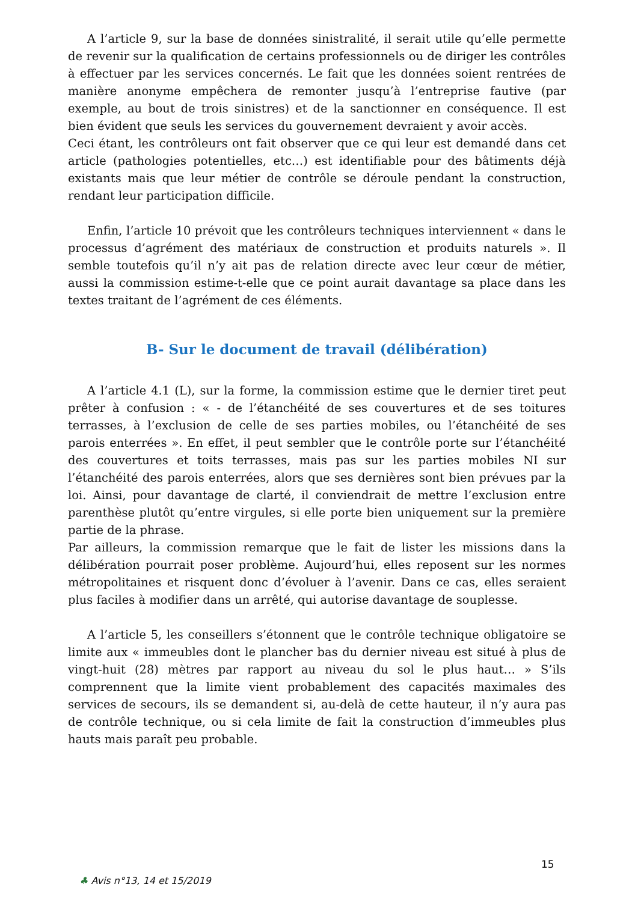A l’article 9, sur la base de données sinistralité, il serait utile qu’elle permette de revenir sur la qualification de certains professionnels ou de diriger les contrôles à effectuer par les services concernés. Le fait que les données soient rentrées de manière anonyme empêchera de remonter jusqu’à l’entreprise fautive (par exemple, au bout de trois sinistres) et de la sanctionner en conséquence. Il est bien évident que seuls les services du gouvernement devraient y avoir accès.
Ceci étant, les contrôleurs ont fait observer que ce qui leur est demandé dans cet article (pathologies potentielles, etc…) est identifiable pour des bâtiments déjà existants mais que leur métier de contrôle se déroule pendant la construction, rendant leur participation difficile.
Enfin, l’article 10 prévoit que les contrôleurs techniques interviennent « dans le processus d’agrément des matériaux de construction et produits naturels ». Il semble toutefois qu’il n’y ait pas de relation directe avec leur cœur de métier, aussi la commission estime-t-elle que ce point aurait davantage sa place dans les textes traitant de l’agrément de ces éléments.
B- Sur le document de travail (délibération)
A l’article 4.1 (L), sur la forme, la commission estime que le dernier tiret peut prêter à confusion : « - de l’étanchéité de ses couvertures et de ses toitures terrasses, à l’exclusion de celle de ses parties mobiles, ou l’étanchéité de ses parois enterrées ». En effet, il peut sembler que le contrôle porte sur l’étanchéité des couvertures et toits terrasses, mais pas sur les parties mobiles NI sur l’étanchéité des parois enterrées, alors que ses dernières sont bien prévues par la loi. Ainsi, pour davantage de clarté, il conviendrait de mettre l’exclusion entre parenthèse plutôt qu’entre virgules, si elle porte bien uniquement sur la première partie de la phrase.
Par ailleurs, la commission remarque que le fait de lister les missions dans la délibération pourrait poser problème. Aujourd’hui, elles reposent sur les normes métropolitaines et risquent donc d’évoluer à l’avenir. Dans ce cas, elles seraient plus faciles à modifier dans un arrêté, qui autorise davantage de souplesse.
A l’article 5, les conseillers s’étonnent que le contrôle technique obligatoire se limite aux « immeubles dont le plancher bas du dernier niveau est situé à plus de vingt-huit (28) mètres par rapport au niveau du sol le plus haut… » S’ils comprennent que la limite vient probablement des capacités maximales des services de secours, ils se demandent si, au-delà de cette hauteur, il n’y aura pas de contrôle technique, ou si cela limite de fait la construction d’immeubles plus hauts mais paraît peu probable.
15
♣ Avis n°13, 14 et 15/2019